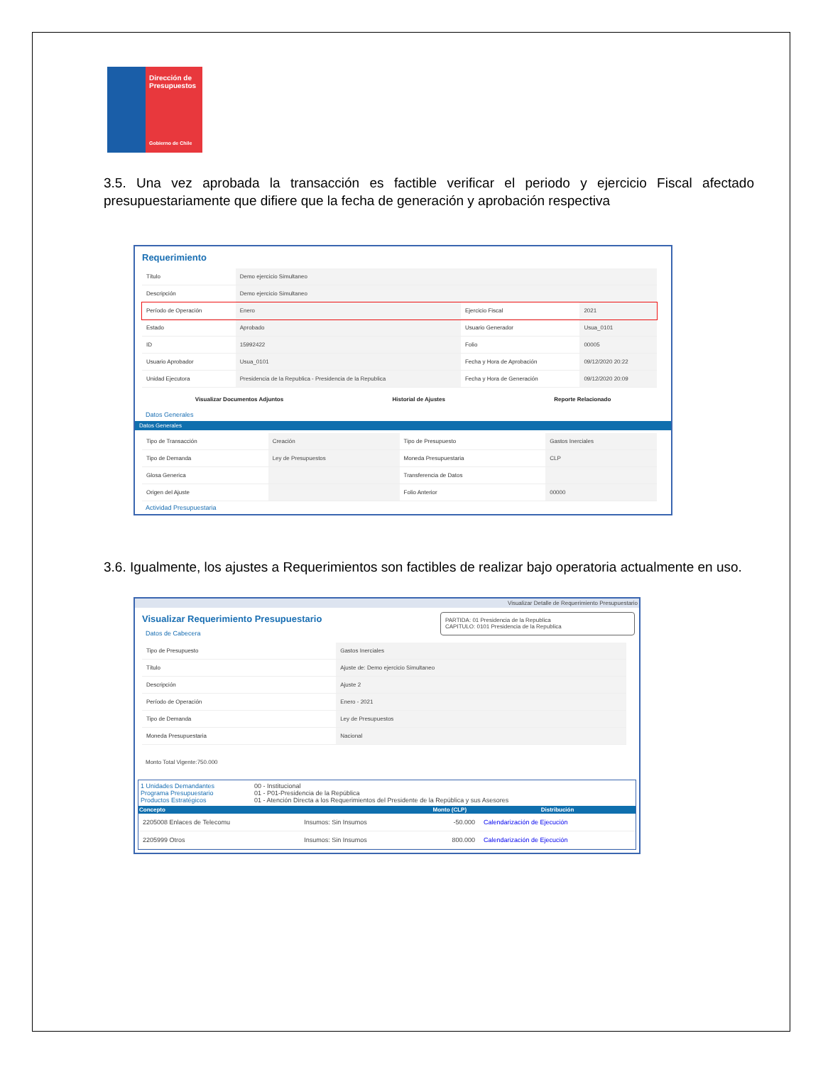Dirección de Presupuestos
Gobierno de Chile
3.5. Una vez aprobada la transacción es factible verificar el periodo y ejercicio Fiscal afectado presupuestariamente que difiere que la fecha de generación y aprobación respectiva
Requerimiento
| Título | Demo ejercicio Simultaneo | | |
| Descripción | Demo ejercicio Simultaneo | | |
| Período de Operación | Enero | Ejercicio Fiscal | 2021 |
| Estado | Aprobado | Usuario Generador | Usua_0101 |
| ID | 15992422 | Folio | 00005 |
| Usuario Aprobador | Usua_0101 | Fecha y Hora de Aprobación | 09/12/2020 20:22 |
| Unidad Ejecutora | Presidencia de la Republica - Presidencia de la Republica | Fecha y Hora de Generación | 09/12/2020 20:09 |
Visualizar Documentos Adjuntos Historial de Ajustes Reporte Relacionado
Datos Generales
Datos Generales
| Tipo de Transacción | Creación | Tipo de Presupuesto | Gastos Inerciales |
| Tipo de Demanda | Ley de Presupuestos | Moneda Presupuestaria | CLP |
| Glosa Generica | | Transferencia de Datos | |
| Origen del Ajuste | | Folio Anterior | 00000 |
Actividad Presupuestaria
3.6. Igualmente, los ajustes a Requerimientos son factibles de realizar bajo operatoria actualmente en uso.
Visualizar Detalle de Requerimiento Presupuestario
Visualizar Requerimiento Presupuestario
Datos de Cabecera
PARTIDA: 01 Presidencia de la Republica
CAPITULO: 0101 Presidencia de la Republica
| Tipo de Presupuesto | Gastos Inerciales |
| Título | Ajuste de: Demo ejercicio Simultaneo |
| Descripción | Ajuste 2 |
| Período de Operación | Enero - 2021 |
| Tipo de Demanda | Ley de Presupuestos |
| Moneda Presupuestaria | Nacional |
Monto Total Vigente:750.000
1 Unidades Demandantes
Programa Presupuestario
Productos Estratégicos
00 - Institucional
01 - P01-Presidencia de la República
01 - Atención Directa a los Requerimientos del Presidente de la República y sus Asesores
| Concepto | | Monto (CLP) | Distribución |
| --- | --- | --- | --- |
| 2205008 Enlaces de Telecomu | Insumos: Sin Insumos | -50.000 | Calendarización de Ejecución |
| 2205999 Otros | Insumos: Sin Insumos | 800.000 | Calendarización de Ejecución |